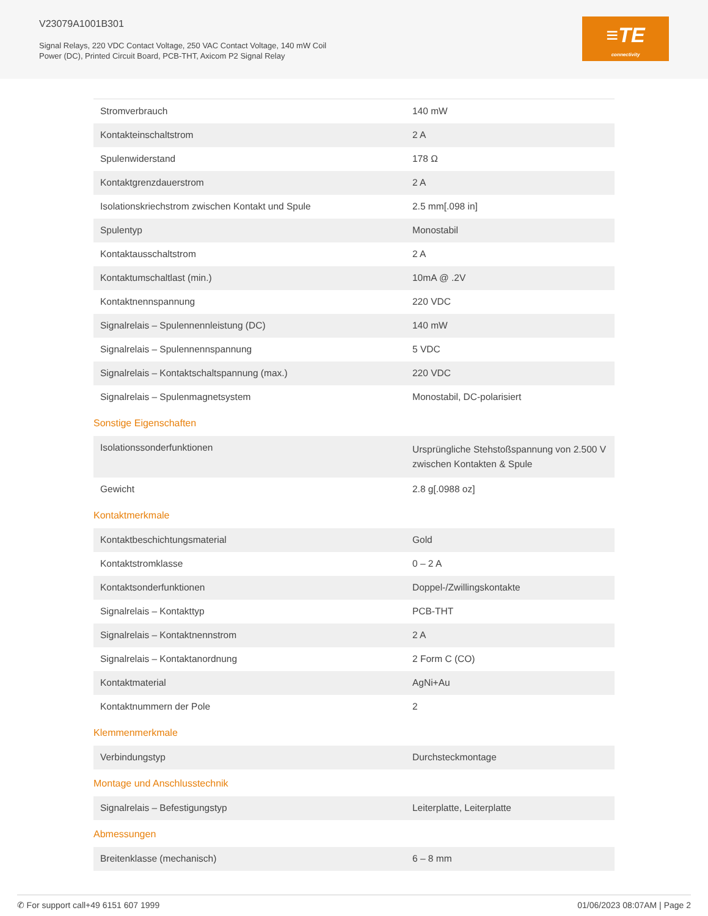V23079A1001B301
Signal Relays, 220 VDC Contact Voltage, 250 VAC Contact Voltage, 140 mW Coil Power (DC), Printed Circuit Board, PCB-THT, Axicom P2 Signal Relay
≡TE
connectivity
| Stromverbrauch | 140 mW |
| Kontakteinschaltstrom | 2 A |
| Spulenwiderstand | 178 Ω |
| Kontaktgrenzdauerstrom | 2 A |
| Isolationskriechstrom zwischen Kontakt und Spule | 2.5 mm[.098 in] |
| Spulentyp | Monostabil |
| Kontaktausschaltstrom | 2 A |
| Kontaktumschaltlast (min.) | 10mA @ .2V |
| Kontaktnennspannung | 220 VDC |
| Signalrelais – Spulennennleistung (DC) | 140 mW |
| Signalrelais – Spulennennspannung | 5 VDC |
| Signalrelais – Kontaktschaltspannung (max.) | 220 VDC |
| Signalrelais – Spulenmagnetsystem | Monostabil, DC-polarisiert |
Sonstige Eigenschaften
| Isolationssonderfunktionen | Ursprüngliche Stehstoßspannung von 2.500 V zwischen Kontakten & Spule |
| Gewicht | 2.8 g[.0988 oz] |
Kontaktmerkmale
| Kontaktbeschichtungsmaterial | Gold |
| Kontaktstromklasse | 0 – 2 A |
| Kontaktsonderfunktionen | Doppel-/Zwillingskontakte |
| Signalrelais – Kontakttyp | PCB-THT |
| Signalrelais – Kontaktnennstrom | 2 A |
| Signalrelais – Kontaktanordnung | 2 Form C (CO) |
| Kontaktmaterial | AgNi+Au |
| Kontaktnummern der Pole | 2 |
Klemmenmerkmale
| Verbindungstyp | Durchsteckmontage |
Montage und Anschlusstechnik
| Signalrelais – Befestigungstyp | Leiterplatte, Leiterplatte |
Abmessungen
| Breitenklasse (mechanisch) | 6 – 8 mm |
✆ For support call+49 6151 607 1999 01/06/2023 08:07AM | Page 2